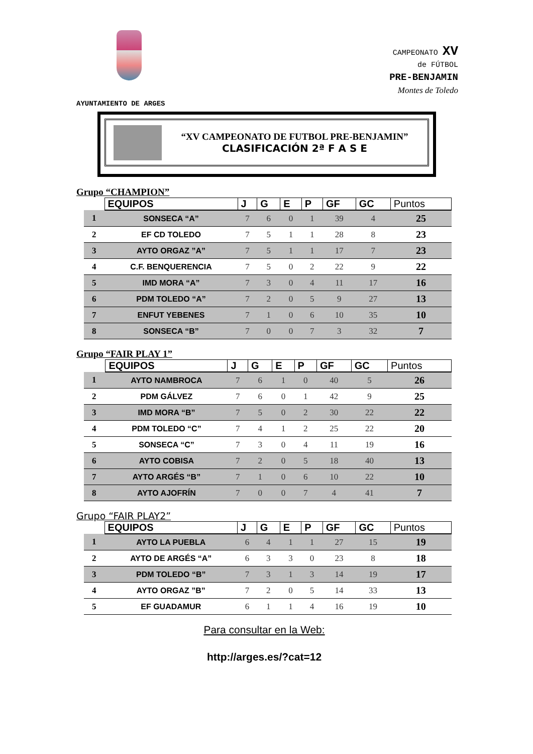CAMPEONATO XV
de FÚTBOL
PRE-BENJAMIN
Montes de Toledo
AYUNTAMIENTO DE ARGES
“XV CAMPEONATO DE FUTBOL PRE-BENJAMIN”
CLASIFICACIÓN 2ª F A S E
Grupo “CHAMPION”
| | EQUIPOS | J | G | E | P | GF | GC | Puntos |
| --- | --- | --- | --- | --- | --- | --- | --- | --- |
| 1 | SONSECA “A” | 7 | 6 | 0 | 1 | 39 | 4 | 25 |
| 2 | EF CD TOLEDO | 7 | 5 | 1 | 1 | 28 | 8 | 23 |
| 3 | AYTO ORGAZ ”A” | 7 | 5 | 1 | 1 | 17 | 7 | 23 |
| 4 | C.F. BENQUERENCIA | 7 | 5 | 0 | 2 | 22 | 9 | 22 |
| 5 | IMD MORA “A” | 7 | 3 | 0 | 4 | 11 | 17 | 16 |
| 6 | PDM TOLEDO “A” | 7 | 2 | 0 | 5 | 9 | 27 | 13 |
| 7 | ENFUT YEBENES | 7 | 1 | 0 | 6 | 10 | 35 | 10 |
| 8 | SONSECA “B” | 7 | 0 | 0 | 7 | 3 | 32 | 7 |
Grupo “FAIR PLAY 1”
| | EQUIPOS | J | G | E | P | GF | GC | Puntos |
| --- | --- | --- | --- | --- | --- | --- | --- | --- |
| 1 | AYTO NAMBROCA | 7 | 6 | 1 | 0 | 40 | 5 | 26 |
| 2 | PDM GÁLVEZ | 7 | 6 | 0 | 1 | 42 | 9 | 25 |
| 3 | IMD MORA “B” | 7 | 5 | 0 | 2 | 30 | 22 | 22 |
| 4 | PDM TOLEDO “C” | 7 | 4 | 1 | 2 | 25 | 22 | 20 |
| 5 | SONSECA “C” | 7 | 3 | 0 | 4 | 11 | 19 | 16 |
| 6 | AYTO COBISA | 7 | 2 | 0 | 5 | 18 | 40 | 13 |
| 7 | AYTO ARGÉS “B” | 7 | 1 | 0 | 6 | 10 | 22 | 10 |
| 8 | AYTO AJOFRÍN | 7 | 0 | 0 | 7 | 4 | 41 | 7 |
Grupo “FAIR PLAY2”
| | EQUIPOS | J | G | E | P | GF | GC | Puntos |
| --- | --- | --- | --- | --- | --- | --- | --- | --- |
| 1 | AYTO LA PUEBLA | 6 | 4 | 1 | 1 | 27 | 15 | 19 |
| 2 | AYTO DE ARGÉS “A” | 6 | 3 | 3 | 0 | 23 | 8 | 18 |
| 3 | PDM TOLEDO “B” | 7 | 3 | 1 | 3 | 14 | 19 | 17 |
| 4 | AYTO ORGAZ ”B” | 7 | 2 | 0 | 5 | 14 | 33 | 13 |
| 5 | EF GUADAMUR | 6 | 1 | 1 | 4 | 16 | 19 | 10 |
Para consultar en la Web:
http://arges.es/?cat=12